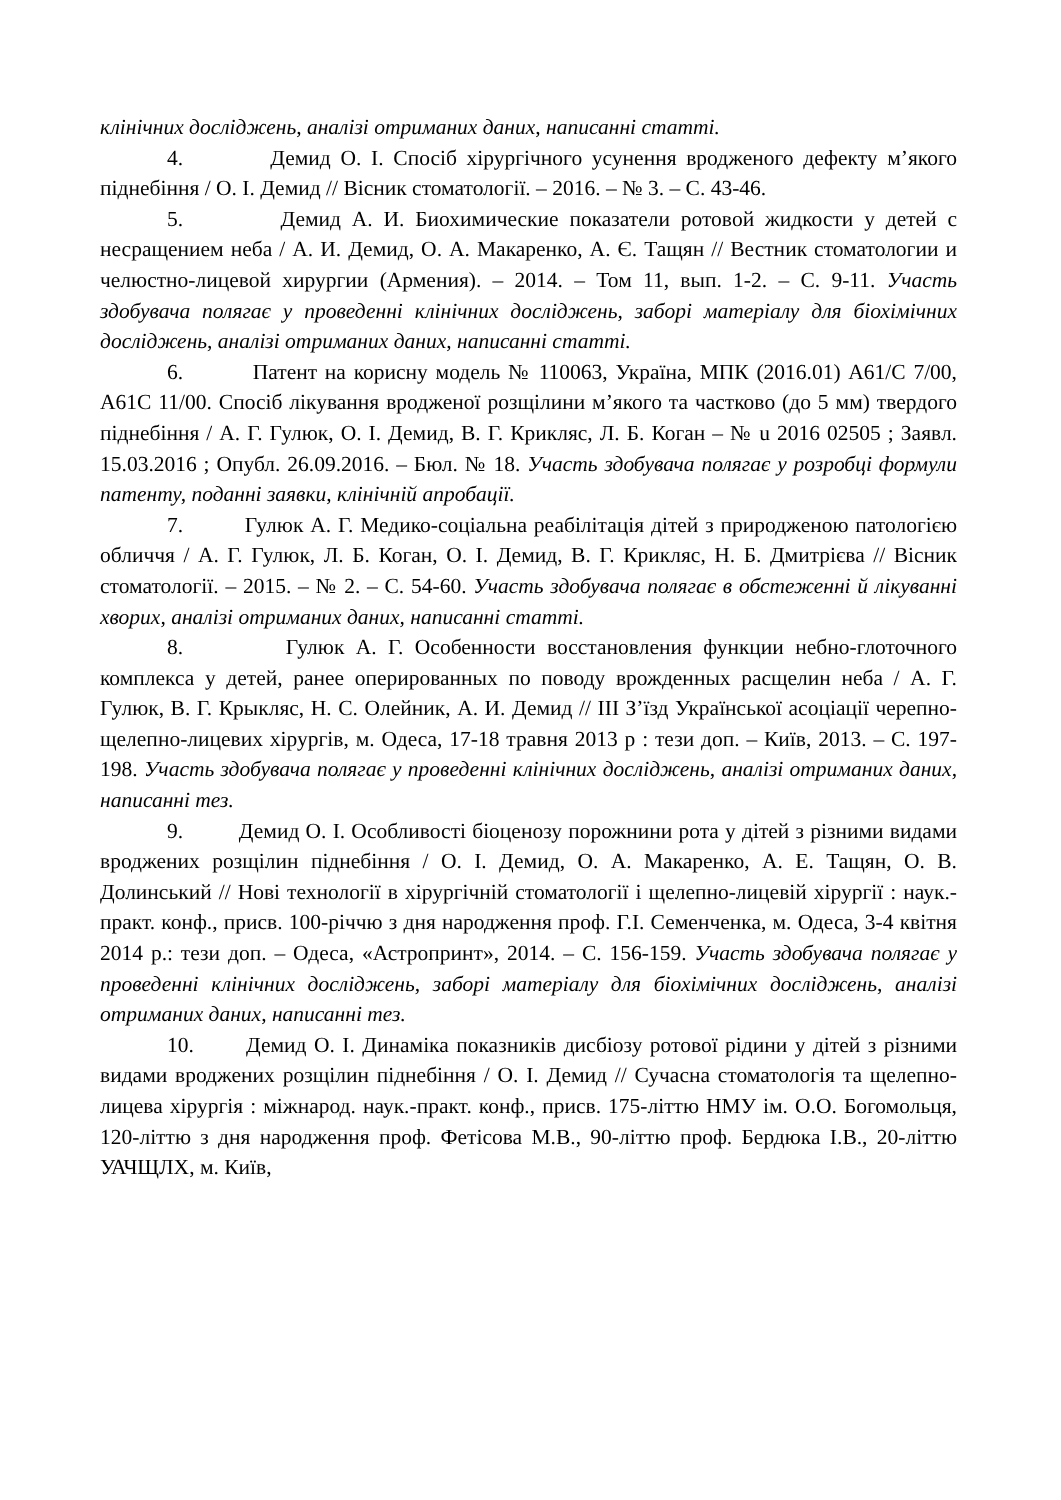клінічних досліджень, аналізі отриманих даних, написанні статті.
4. Демид О. І. Спосіб хірургічного усунення вродженого дефекту м’якого піднебіння / О. І. Демид // Вісник стоматології. – 2016. – № 3. – С. 43-46.
5. Демид А. И. Биохимические показатели ротовой жидкости у детей с несращением неба / А. И. Демид, О. А. Макаренко, А. Є. Тащян // Вестник стоматологии и челюстно-лицевой хирургии (Армения). – 2014. – Том 11, вып. 1-2. – С. 9-11. Участь здобувача полягає у проведенні клінічних досліджень, заборі матеріалу для біохімічних досліджень, аналізі отриманих даних, написанні статті.
6. Патент на корисну модель № 110063, Україна, МПК (2016.01) A61/C 7/00, A61C 11/00. Спосіб лікування вродженої розщілини м’якого та частково (до 5 мм) твердого піднебіння / А. Г. Гулюк, О. І. Демид, В. Г. Крикляс, Л. Б. Коган – № u 2016 02505 ; Заявл. 15.03.2016 ; Опубл. 26.09.2016. – Бюл. № 18. Участь здобувача полягає у розробці формули патенту, поданні заявки, клінічній апробації.
7. Гулюк А. Г. Медико-соціальна реабілітація дітей з природженою патологією обличчя / А. Г. Гулюк, Л. Б. Коган, О. І. Демид, В. Г. Крикляс, Н. Б. Дмитрієва // Вісник стоматології. – 2015. – № 2. – С. 54-60. Участь здобувача полягає в обстеженні й лікуванні хворих, аналізі отриманих даних, написанні статті.
8. Гулюк А. Г. Особенности восстановления функции небно-глоточного комплекса у детей, ранее оперированных по поводу врожденных расщелин неба / А. Г. Гулюк, В. Г. Крыкляс, Н. С. Олейник, А. И. Демид // ІІІ З’їзд Української асоціації черепно-щелепно-лицевих хірургів, м. Одеса, 17-18 травня 2013 р : тези доп. – Київ, 2013. – С. 197-198. Участь здобувача полягає у проведенні клінічних досліджень, аналізі отриманих даних, написанні тез.
9. Демид О. І. Особливості біоценозу порожнини рота у дітей з різними видами вроджених розщілин піднебіння / О. І. Демид, О. А. Макаренко, А. Е. Тащян, О. В. Долинський // Нові технології в хірургічній стоматології і щелепно-лицевій хірургії : наук.-практ. конф., присв. 100-річчю з дня народження проф. Г.І. Семенченка, м. Одеса, 3-4 квітня 2014 р.: тези доп. – Одеса, «Астропринт», 2014. – С. 156-159. Участь здобувача полягає у проведенні клінічних досліджень, заборі матеріалу для біохімічних досліджень, аналізі отриманих даних, написанні тез.
10. Демид О. І. Динаміка показників дисбіозу ротової рідини у дітей з різними видами вроджених розщілин піднебіння / О. І. Демид // Сучасна стоматологія та щелепно-лицева хірургія : міжнарод. наук.-практ. конф., присв. 175-літтю НМУ ім. О.О. Богомольця, 120-літтю з дня народження проф. Фетісова М.В., 90-літтю проф. Бердюка І.В., 20-літтю УАЧЩЛХ, м. Київ,